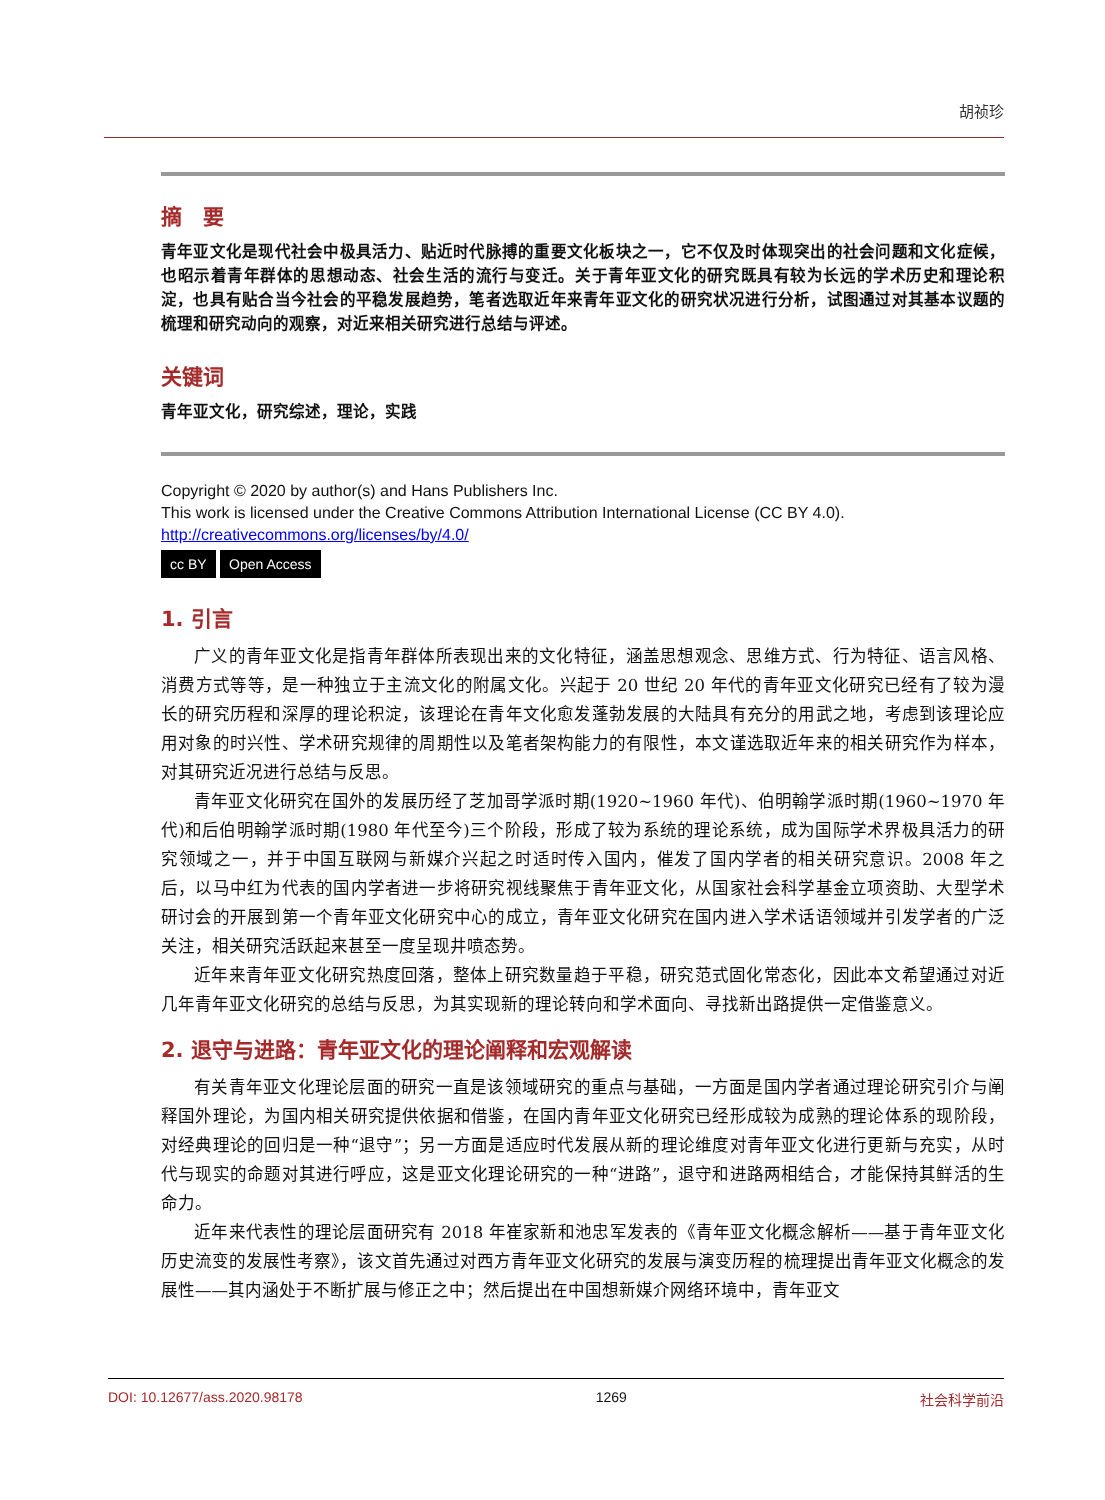胡祯珍
摘　要
青年亚文化是现代社会中极具活力、贴近时代脉搏的重要文化板块之一，它不仅及时体现突出的社会问题和文化症候，也昭示着青年群体的思想动态、社会生活的流行与变迁。关于青年亚文化的研究既具有较为长远的学术历史和理论积淀，也具有贴合当今社会的平稳发展趋势，笔者选取近年来青年亚文化的研究状况进行分析，试图通过对其基本议题的梳理和研究动向的观察，对近来相关研究进行总结与评述。
关键词
青年亚文化，研究综述，理论，实践
Copyright © 2020 by author(s) and Hans Publishers Inc.
This work is licensed under the Creative Commons Attribution International License (CC BY 4.0).
http://creativecommons.org/licenses/by/4.0/
cc BY Open Access
1. 引言
广义的青年亚文化是指青年群体所表现出来的文化特征，涵盖思想观念、思维方式、行为特征、语言风格、消费方式等等，是一种独立于主流文化的附属文化。兴起于 20 世纪 20 年代的青年亚文化研究已经有了较为漫长的研究历程和深厚的理论积淀，该理论在青年文化愈发蓬勃发展的大陆具有充分的用武之地，考虑到该理论应用对象的时兴性、学术研究规律的周期性以及笔者架构能力的有限性，本文谨选取近年来的相关研究作为样本，对其研究近况进行总结与反思。
青年亚文化研究在国外的发展历经了芝加哥学派时期(1920~1960 年代)、伯明翰学派时期(1960~1970 年代)和后伯明翰学派时期(1980 年代至今)三个阶段，形成了较为系统的理论系统，成为国际学术界极具活力的研究领域之一，并于中国互联网与新媒介兴起之时适时传入国内，催发了国内学者的相关研究意识。2008 年之后，以马中红为代表的国内学者进一步将研究视线聚焦于青年亚文化，从国家社会科学基金立项资助、大型学术研讨会的开展到第一个青年亚文化研究中心的成立，青年亚文化研究在国内进入学术话语领域并引发学者的广泛关注，相关研究活跃起来甚至一度呈现井喷态势。
近年来青年亚文化研究热度回落，整体上研究数量趋于平稳，研究范式固化常态化，因此本文希望通过对近几年青年亚文化研究的总结与反思，为其实现新的理论转向和学术面向、寻找新出路提供一定借鉴意义。
2. 退守与进路：青年亚文化的理论阐释和宏观解读
有关青年亚文化理论层面的研究一直是该领域研究的重点与基础，一方面是国内学者通过理论研究引介与阐释国外理论，为国内相关研究提供依据和借鉴，在国内青年亚文化研究已经形成较为成熟的理论体系的现阶段，对经典理论的回归是一种“退守”；另一方面是适应时代发展从新的理论维度对青年亚文化进行更新与充实，从时代与现实的命题对其进行呼应，这是亚文化理论研究的一种“进路”，退守和进路两相结合，才能保持其鲜活的生命力。
近年来代表性的理论层面研究有 2018 年崔家新和池忠军发表的《青年亚文化概念解析——基于青年亚文化历史流变的发展性考察》，该文首先通过对西方青年亚文化研究的发展与演变历程的梳理提出青年亚文化概念的发展性——其内涵处于不断扩展与修正之中；然后提出在中国想新媒介网络环境中，青年亚文
DOI: 10.12677/ass.2020.98178 1269 社会科学前沿